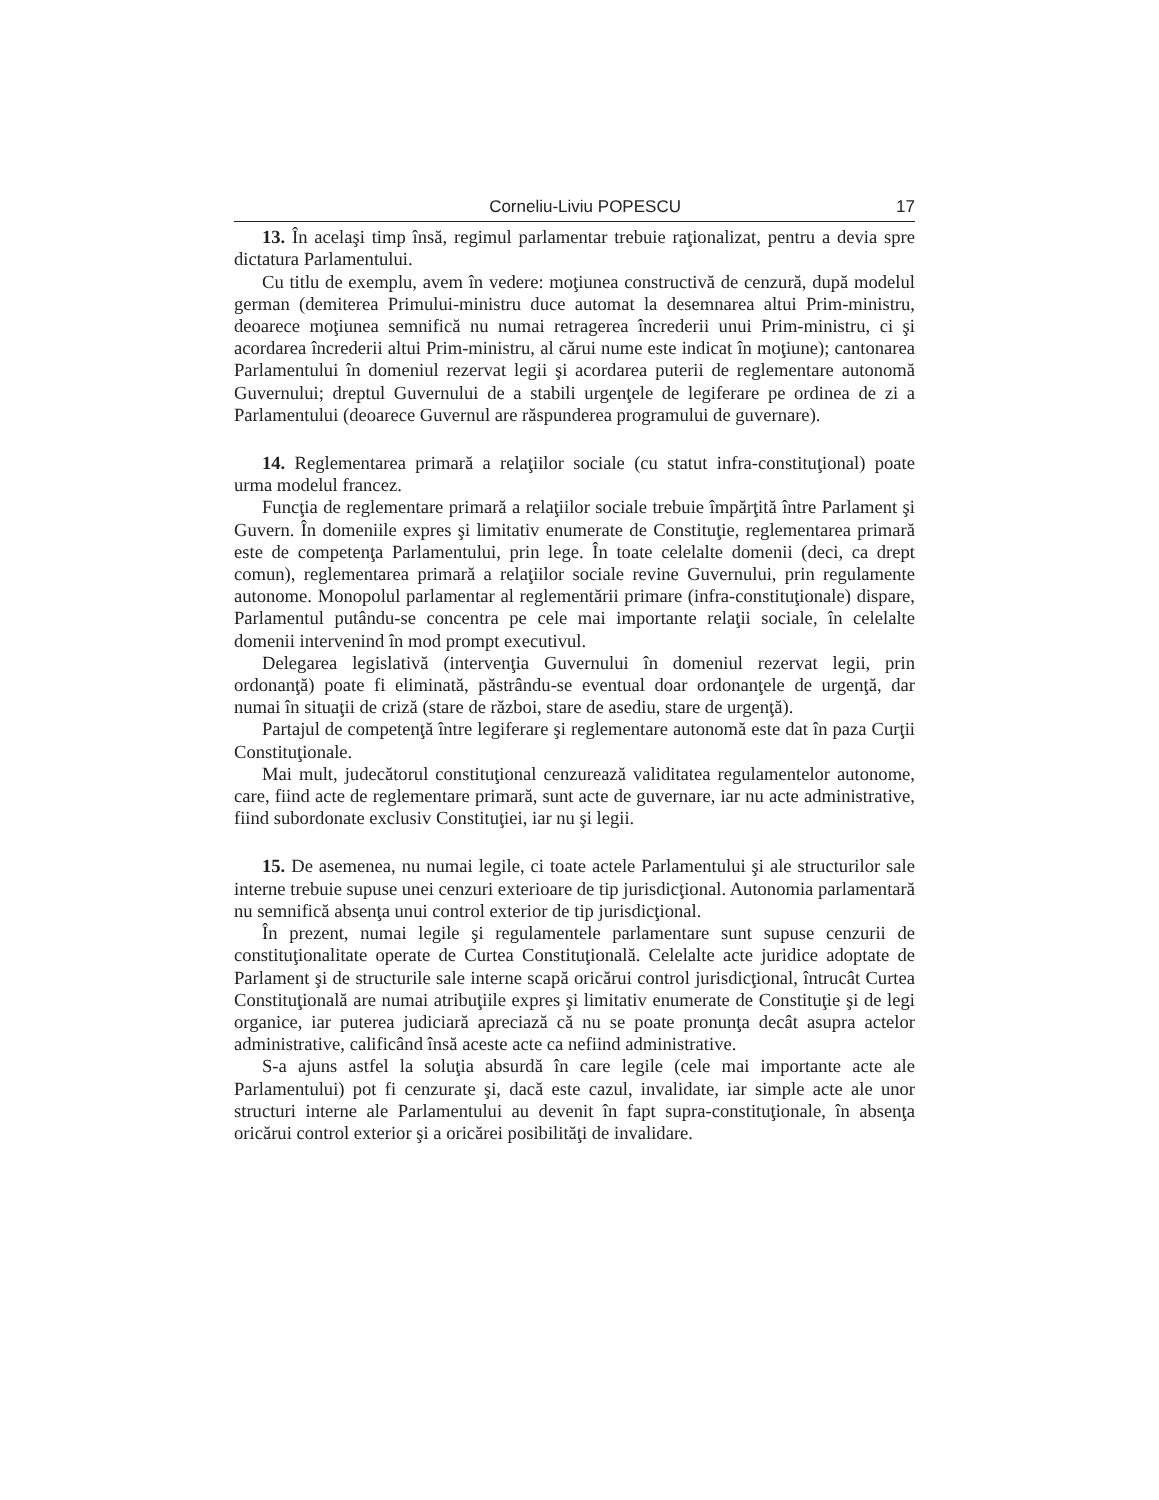Corneliu-Liviu POPESCU 17
13. În acelaşi timp însă, regimul parlamentar trebuie raţionalizat, pentru a devia spre dictatura Parlamentului.
Cu titlu de exemplu, avem în vedere: moţiunea constructivă de cenzură, după modelul german (demiterea Primului-ministru duce automat la desemnarea altui Prim-ministru, deoarece moţiunea semnifică nu numai retragerea încrederii unui Prim-ministru, ci şi acordarea încrederii altui Prim-ministru, al cărui nume este indicat în moţiune); cantonarea Parlamentului în domeniul rezervat legii şi acordarea puterii de reglementare autonomă Guvernului; dreptul Guvernului de a stabili urgenţele de legiferare pe ordinea de zi a Parlamentului (deoarece Guvernul are răspunderea programului de guvernare).
14. Reglementarea primară a relaţiilor sociale (cu statut infra-constituţional) poate urma modelul francez.
Funcţia de reglementare primară a relaţiilor sociale trebuie împărţită între Parlament şi Guvern. În domeniile expres şi limitativ enumerate de Constituţie, reglementarea primară este de competenţa Parlamentului, prin lege. În toate celelalte domenii (deci, ca drept comun), reglementarea primară a relaţiilor sociale revine Guvernului, prin regulamente autonome. Monopolul parlamentar al reglementării primare (infra-constituţionale) dispare, Parlamentul putându-se concentra pe cele mai importante relaţii sociale, în celelalte domenii intervenind în mod prompt executivul.
Delegarea legislativă (intervenţia Guvernului în domeniul rezervat legii, prin ordonanţă) poate fi eliminată, păstrându-se eventual doar ordonanţele de urgenţă, dar numai în situaţii de criză (stare de război, stare de asediu, stare de urgenţă).
Partajul de competenţă între legiferare şi reglementare autonomă este dat în paza Curţii Constituţionale.
Mai mult, judecătorul constituţional cenzurează validitatea regulamentelor autonome, care, fiind acte de reglementare primară, sunt acte de guvernare, iar nu acte administrative, fiind subordonate exclusiv Constituţiei, iar nu şi legii.
15. De asemenea, nu numai legile, ci toate actele Parlamentului şi ale structurilor sale interne trebuie supuse unei cenzuri exterioare de tip jurisdicţional. Autonomia parlamentară nu semnifică absenţa unui control exterior de tip jurisdicţional.
În prezent, numai legile şi regulamentele parlamentare sunt supuse cenzurii de constituţionalitate operate de Curtea Constituţională. Celelalte acte juridice adoptate de Parlament şi de structurile sale interne scapă oricărui control jurisdicţional, întrucât Curtea Constituţională are numai atribuţiile expres şi limitativ enumerate de Constituţie şi de legi organice, iar puterea judiciară apreciază că nu se poate pronunţa decât asupra actelor administrative, calificând însă aceste acte ca nefiind administrative.
S-a ajuns astfel la soluţia absurdă în care legile (cele mai importante acte ale Parlamentului) pot fi cenzurate şi, dacă este cazul, invalidate, iar simple acte ale unor structuri interne ale Parlamentului au devenit în fapt supra-constituţionale, în absenţa oricărui control exterior şi a oricărei posibilităţi de invalidare.